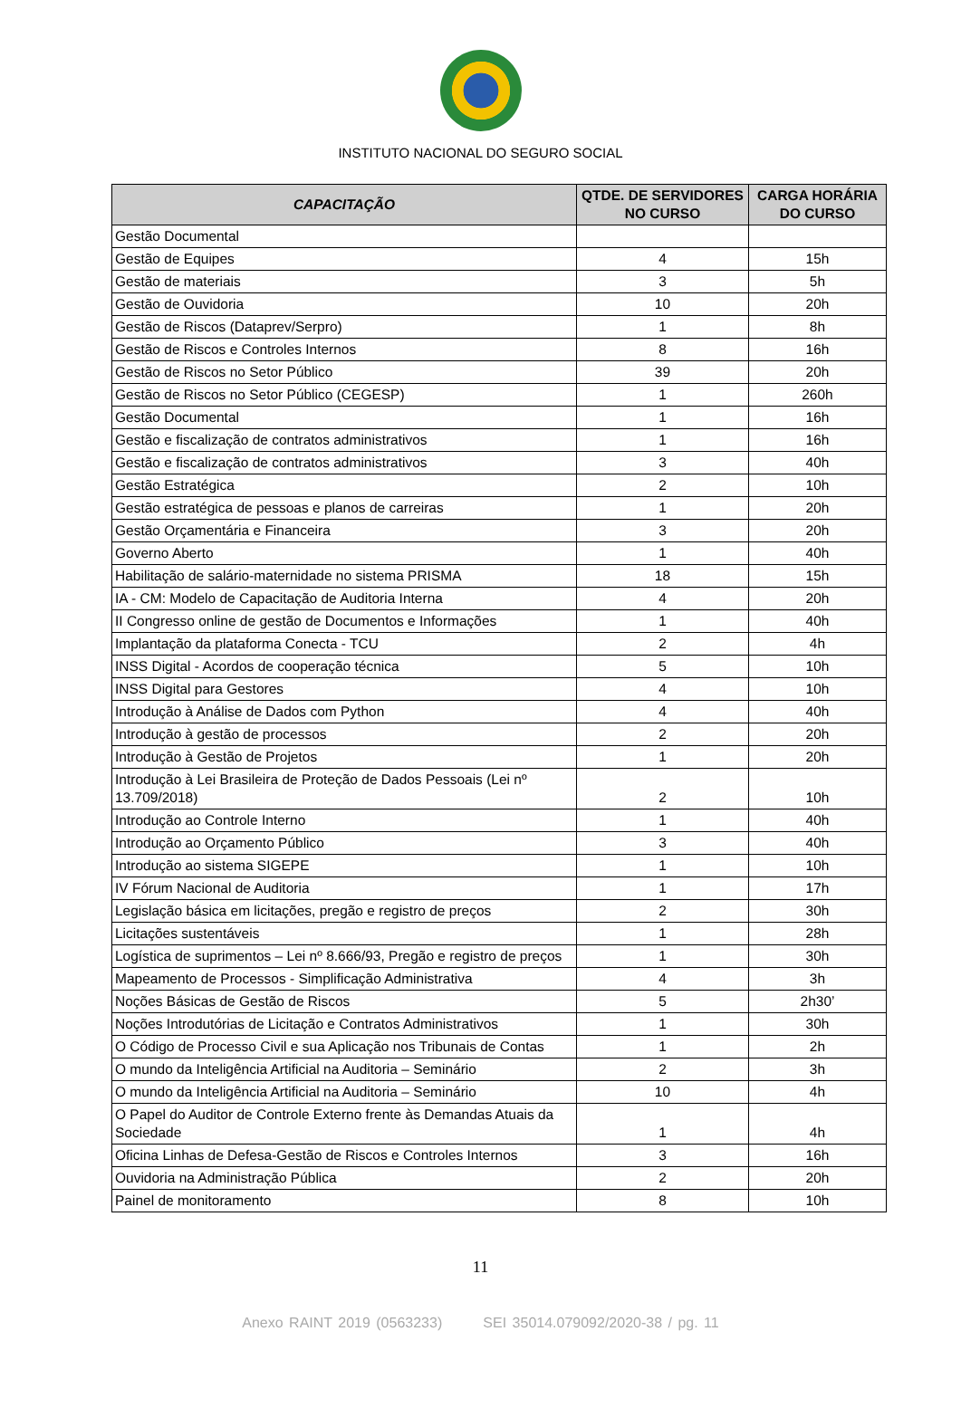INSTITUTO NACIONAL DO SEGURO SOCIAL
| CAPACITAÇÃO | QTDE. DE SERVIDORES NO CURSO | CARGA HORÁRIA DO CURSO |
| --- | --- | --- |
| Gestão Documental | | |
| Gestão de Equipes | 4 | 15h |
| Gestão de materiais | 3 | 5h |
| Gestão de Ouvidoria | 10 | 20h |
| Gestão de Riscos (Dataprev/Serpro) | 1 | 8h |
| Gestão de Riscos e Controles Internos | 8 | 16h |
| Gestão de Riscos no Setor Público | 39 | 20h |
| Gestão de Riscos no Setor Público (CEGESP) | 1 | 260h |
| Gestão Documental | 1 | 16h |
| Gestão e fiscalização de contratos administrativos | 1 | 16h |
| Gestão e fiscalização de contratos administrativos | 3 | 40h |
| Gestão Estratégica | 2 | 10h |
| Gestão estratégica de pessoas e planos de carreiras | 1 | 20h |
| Gestão Orçamentária e Financeira | 3 | 20h |
| Governo Aberto | 1 | 40h |
| Habilitação de salário-maternidade no sistema PRISMA | 18 | 15h |
| IA - CM: Modelo de Capacitação de Auditoria Interna | 4 | 20h |
| II Congresso online de gestão de Documentos e Informações | 1 | 40h |
| Implantação da plataforma Conecta - TCU | 2 | 4h |
| INSS Digital - Acordos de cooperação técnica | 5 | 10h |
| INSS Digital para Gestores | 4 | 10h |
| Introdução à Análise de Dados com Python | 4 | 40h |
| Introdução à gestão de processos | 2 | 20h |
| Introdução à Gestão de Projetos | 1 | 20h |
| Introdução à Lei Brasileira de Proteção de Dados Pessoais (Lei nº 13.709/2018) | 2 | 10h |
| Introdução ao Controle Interno | 1 | 40h |
| Introdução ao Orçamento Público | 3 | 40h |
| Introdução ao sistema SIGEPE | 1 | 10h |
| IV Fórum Nacional de Auditoria | 1 | 17h |
| Legislação básica em licitações, pregão e registro de preços | 2 | 30h |
| Licitações sustentáveis | 1 | 28h |
| Logística de suprimentos – Lei nº 8.666/93, Pregão e registro de preços | 1 | 30h |
| Mapeamento de Processos - Simplificação Administrativa | 4 | 3h |
| Noções Básicas de Gestão de Riscos | 5 | 2h30’ |
| Noções Introdutórias de Licitação e Contratos Administrativos | 1 | 30h |
| O Código de Processo Civil e sua Aplicação nos Tribunais de Contas | 1 | 2h |
| O mundo da Inteligência Artificial na Auditoria – Seminário | 2 | 3h |
| O mundo da Inteligência Artificial na Auditoria – Seminário | 10 | 4h |
| O Papel do Auditor de Controle Externo frente às Demandas Atuais da Sociedade | 1 | 4h |
| Oficina Linhas de Defesa-Gestão de Riscos e Controles Internos | 3 | 16h |
| Ouvidoria na Administração Pública | 2 | 20h |
| Painel de monitoramento | 8 | 10h |
11
Anexo RAINT 2019 (0563233) SEI 35014.079092/2020-38 / pg. 11